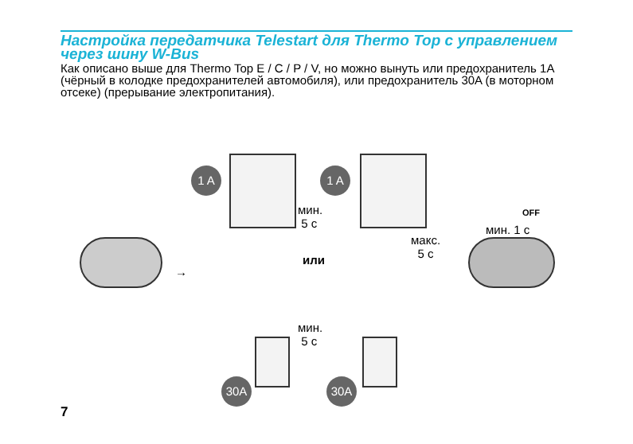Настройка передатчика Telestart для Thermo Top с управлением через шину W-Bus
Как описано выше для Thermo Top E / C / P / V, но можно вынуть или предохранитель 1A (чёрный в колодке предохранителей автомобиля), или предохранитель 30A (в моторном отсеке) (прерывание электропитания).
1 A 1 A
мин.
5 с
→
или
макс.
5 с
OFF
мин. 1 с
30A 30A
мин.
5 с
7